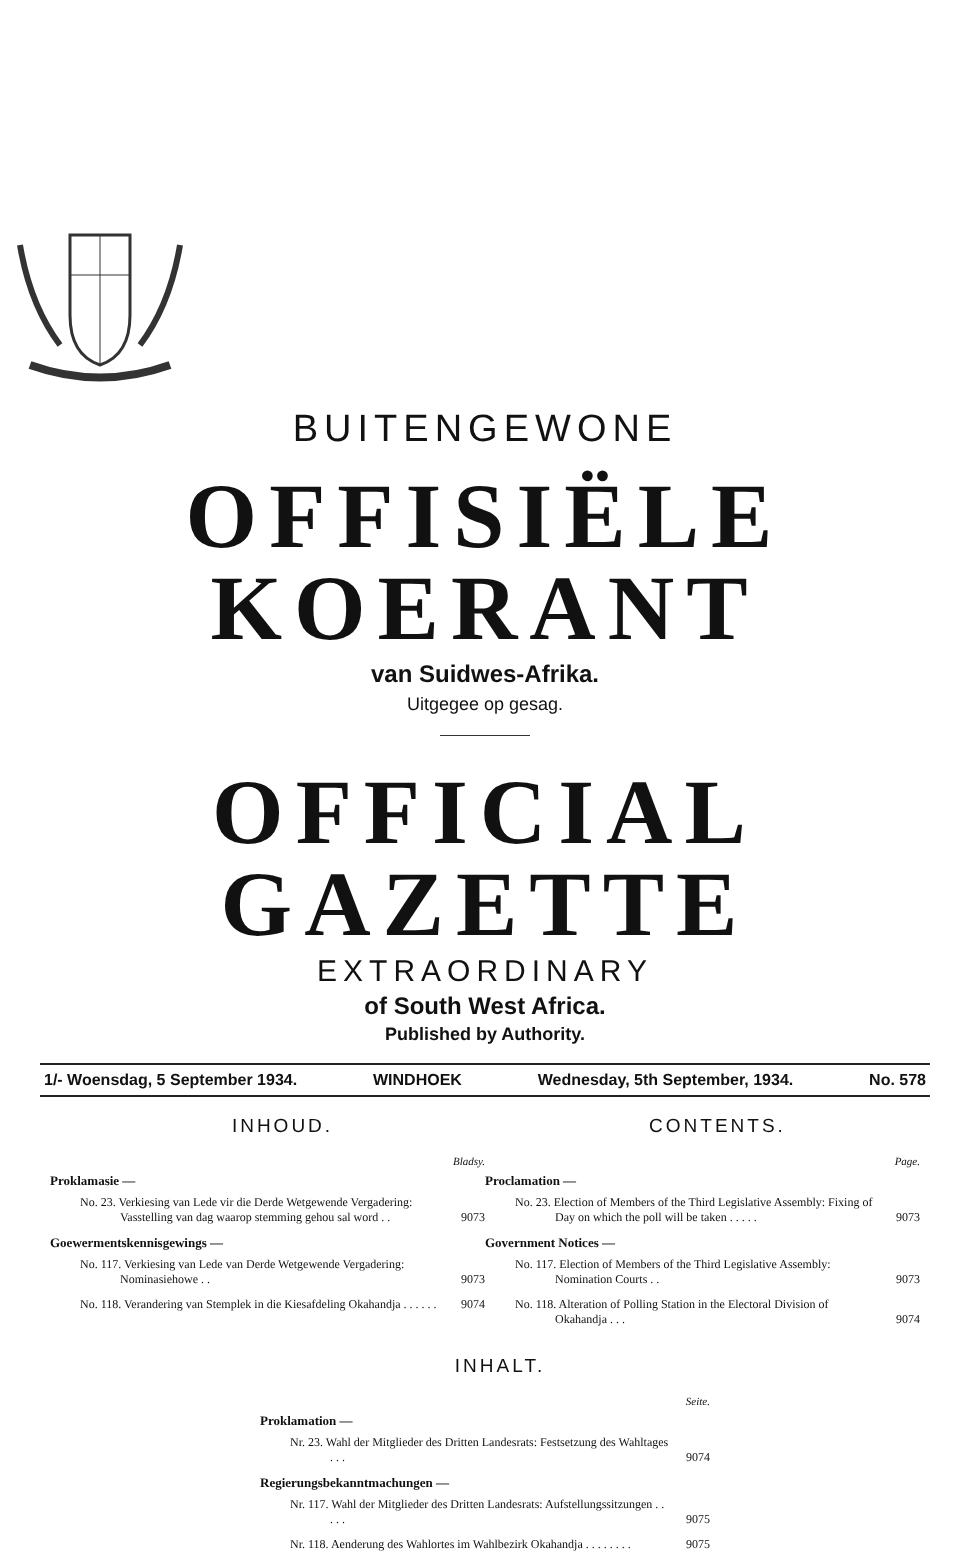BUITENGEWONE
OFFISIËLE KOERANT
van Suidwes-Afrika.
Uitgegee op gesag.
OFFICIAL GAZETTE
EXTRAORDINARY
of South West Africa.
Published by Authority.
1/- Woensdag, 5 September 1934. WINDHOEK Wednesday, 5th September, 1934. No. 578
INHOUD.
Bladsy.
Proklamasie —
No. 23. Verkiesing van Lede vir die Derde Wetgewende Vergadering: Vasstelling van dag waarop stemming gehou sal word . . 9073
Goewermentskennisgewings —
No. 117. Verkiesing van Lede van Derde Wetgewende Vergadering: Nominasiehowe . . 9073
No. 118. Verandering van Stemplek in die Kiesafdeling Okahandja . . . . . . 9074
CONTENTS.
Page.
Proclamation —
No. 23. Election of Members of the Third Legislative Assembly: Fixing of Day on which the poll will be taken . . . . . 9073
Government Notices —
No. 117. Election of Members of the Third Legislative Assembly: Nomination Courts . . 9073
No. 118. Alteration of Polling Station in the Electoral Division of Okahandja . . . 9074
INHALT.
Seite.
Proklamation —
Nr. 23. Wahl der Mitglieder des Dritten Landesrats: Festsetzung des Wahltages . . . 9074
Regierungsbekanntmachungen —
Nr. 117. Wahl der Mitglieder des Dritten Landesrats: Aufstellungssitzungen . . . . . 9075
Nr. 118. Aenderung des Wahlortes im Wahlbezirk Okahandja . . . . . . . . 9075